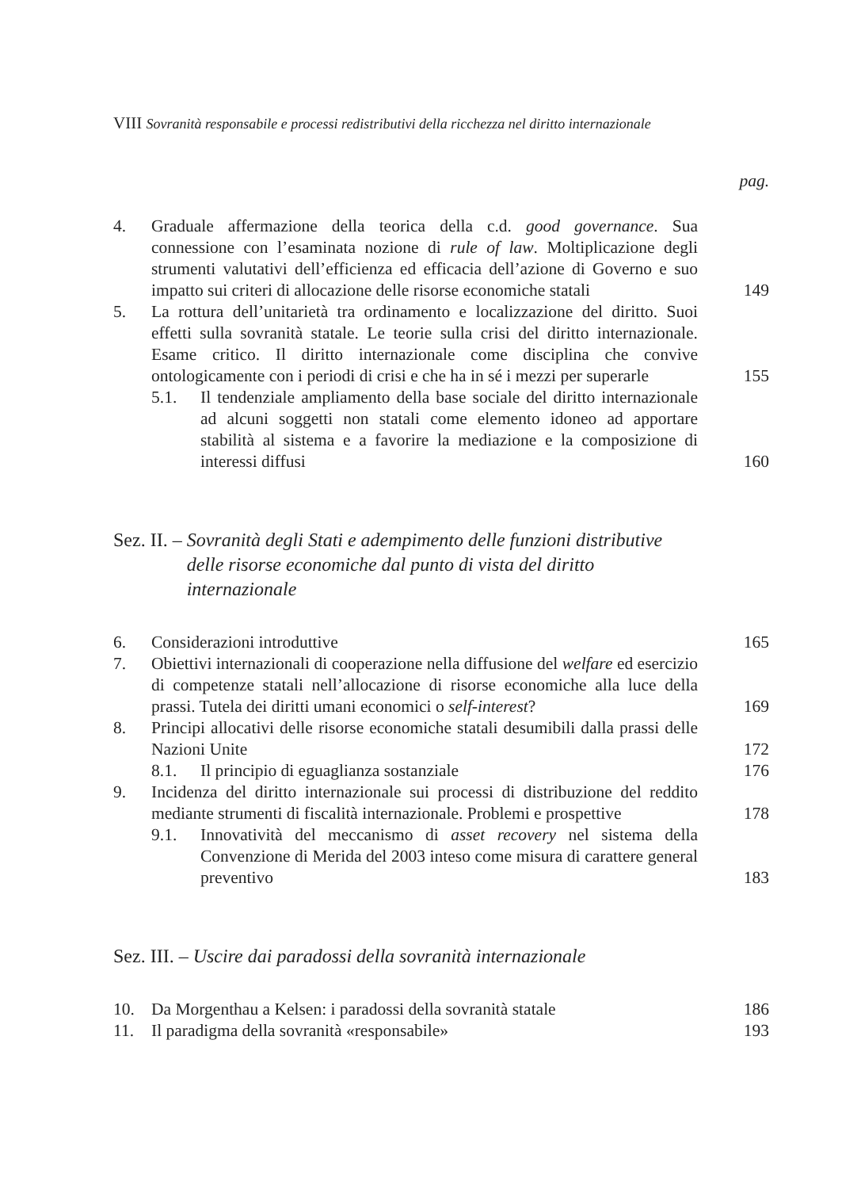VIII Sovranità responsabile e processi redistributivi della ricchezza nel diritto internazionale
pag.
4. Graduale affermazione della teorica della c.d. good governance. Sua connessione con l’esaminata nozione di rule of law. Moltiplicazione degli strumenti valutativi dell’efficienza ed efficacia dell’azione di Governo e suo impatto sui criteri di allocazione delle risorse economiche statali 149
5. La rottura dell’unitarietà tra ordinamento e localizzazione del diritto. Suoi effetti sulla sovranità statale. Le teorie sulla crisi del diritto internazionale. Esame critico. Il diritto internazionale come disciplina che convive ontologicamente con i periodi di crisi e che ha in sé i mezzi per superarle 155
5.1. Il tendenziale ampliamento della base sociale del diritto internazionale ad alcuni soggetti non statali come elemento idoneo ad apportare stabilità al sistema e a favorire la mediazione e la composizione di interessi diffusi 160
Sez. II. – Sovranità degli Stati e adempimento delle funzioni distributive delle risorse economiche dal punto di vista del diritto internazionale
6. Considerazioni introduttive 165
7. Obiettivi internazionali di cooperazione nella diffusione del welfare ed esercizio di competenze statali nell’allocazione di risorse economiche alla luce della prassi. Tutela dei diritti umani economici o self-interest? 169
8. Principi allocativi delle risorse economiche statali desumibili dalla prassi delle Nazioni Unite 172
8.1. Il principio di eguaglianza sostanziale 176
9. Incidenza del diritto internazionale sui processi di distribuzione del reddito mediante strumenti di fiscalità internazionale. Problemi e prospettive 178
9.1. Innovatività del meccanismo di asset recovery nel sistema della Convenzione di Merida del 2003 inteso come misura di carattere general preventivo 183
Sez. III. – Uscire dai paradossi della sovranità internazionale
10. Da Morgenthau a Kelsen: i paradossi della sovranità statale 186
11. Il paradigma della sovranità «responsabile» 193